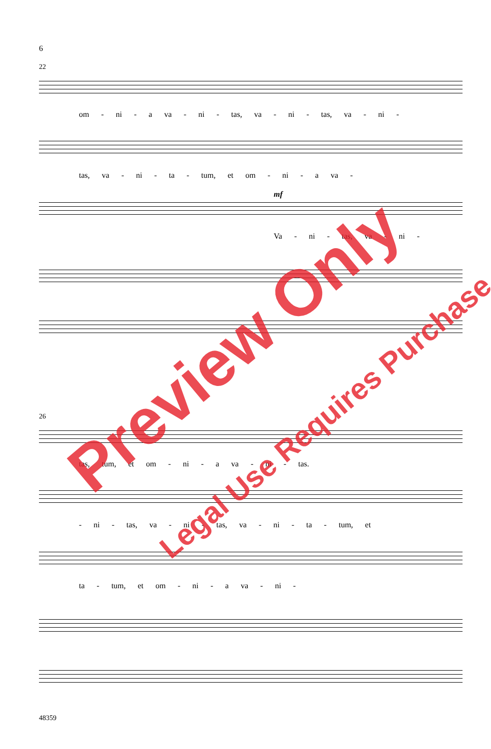6
22
om - ni - a va - ni - tas, va - ni - tas, va - ni -
tas, va - ni - ta - tum, et om - ni - a va -
mf
Va - ni - tas, va - ni -
26
tas, tum, et om - ni - a va - ni - tas.
- ni - tas, va - ni - tas, va - ni - ta - tum, et
ta - tum, et om - ni - a va - ni -
48359
Preview Only
Legal Use Requires Purchase